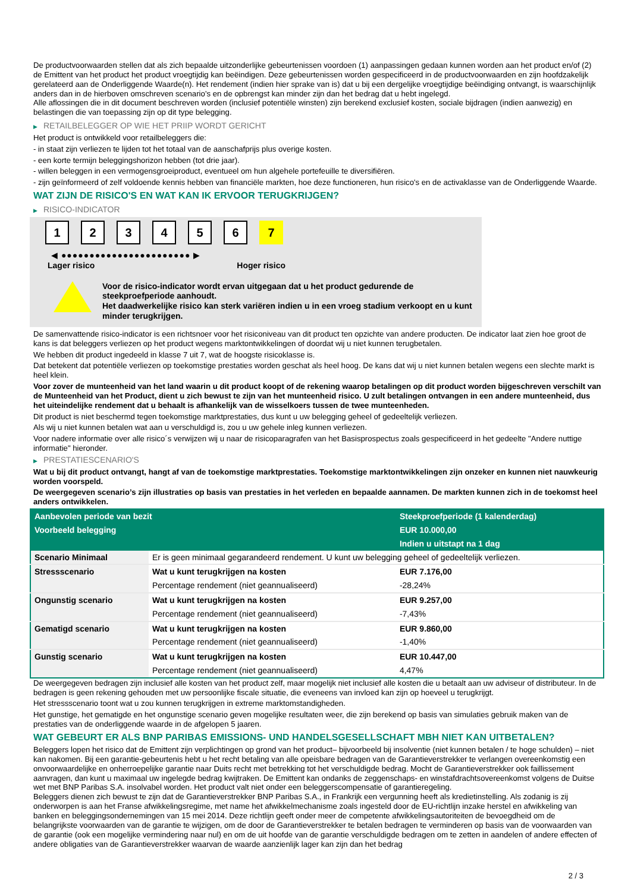De productvoorwaarden stellen dat als zich bepaalde uitzonderlijke gebeurtenissen voordoen (1) aanpassingen gedaan kunnen worden aan het product en/of (2) de Emittent van het product het product vroegtijdig kan beëindigen. Deze gebeurtenissen worden gespecificeerd in de productvoorwaarden en zijn hoofdzakelijk gerelateerd aan de Onderliggende Waarde(n). Het rendement (indien hier sprake van is) dat u bij een dergelijke vroegtijdige beëindiging ontvangt, is waarschijnlijk anders dan in de hierboven omschreven scenario’s en de opbrengst kan minder zijn dan het bedrag dat u hebt ingelegd.
Alle aflossingen die in dit document beschreven worden (inclusief potentiële winsten) zijn berekend exclusief kosten, sociale bijdragen (indien aanwezig) en belastingen die van toepassing zijn op dit type belegging.
▶ RETAILBELEGGER OP WIE HET PRIIP WORDT GERICHT
Het product is ontwikkeld voor retailbeleggers die:
- in staat zijn verliezen te lijden tot het totaal van de aanschafprijs plus overige kosten.
- een korte termijn beleggingshorizon hebben (tot drie jaar).
- willen beleggen in een vermogensgroeiproduct, eventueel om hun algehele portefeuille te diversifiëren.
- zijn geïnformeerd of zelf voldoende kennis hebben van financiële markten, hoe deze functioneren, hun risico's en de activaklasse van de Onderliggende Waarde.
WAT ZIJN DE RISICO'S EN WAT KAN IK ERVOOR TERUGKRIJGEN?
▶ RISICO-INDICATOR
1 2 3 4 5 6 7
◀ ●●●●●●●●●●●●●●●●●●●●●●● ▶
Lager risico Hoger risico
Voor de risico-indicator wordt ervan uitgegaan dat u het product gedurende de steekproefperiode aanhoudt.
Het daadwerkelijke risico kan sterk variëren indien u in een vroeg stadium verkoopt en u kunt minder terugkrijgen.
De samenvattende risico-indicator is een richtsnoer voor het risiconiveau van dit product ten opzichte van andere producten. De indicator laat zien hoe groot de kans is dat beleggers verliezen op het product wegens marktontwikkelingen of doordat wij u niet kunnen terugbetalen.
We hebben dit product ingedeeld in klasse 7 uit 7, wat de hoogste risicoklasse is.
Dat betekent dat potentiële verliezen op toekomstige prestaties worden geschat als heel hoog. De kans dat wij u niet kunnen betalen wegens een slechte markt is heel klein.
Voor zover de munteenheid van het land waarin u dit product koopt of de rekening waarop betalingen op dit product worden bijgeschreven verschilt van de Munteenheid van het Product, dient u zich bewust te zijn van het munteenheid risico. U zult betalingen ontvangen in een andere munteenheid, dus het uiteindelijke rendement dat u behaalt is afhankelijk van de wisselkoers tussen de twee munteenheden.
Dit product is niet beschermd tegen toekomstige marktprestaties, dus kunt u uw belegging geheel of gedeeltelijk verliezen.
Als wij u niet kunnen betalen wat aan u verschuldigd is, zou u uw gehele inleg kunnen verliezen.
Voor nadere informatie over alle risico´s verwijzen wij u naar de risicoparagrafen van het Basisprospectus zoals gespecificeerd in het gedeelte "Andere nuttige informatie" hieronder.
▶ PRESTATIESCENARIO'S
Wat u bij dit product ontvangt, hangt af van de toekomstige marktprestaties. Toekomstige marktontwikkelingen zijn onzeker en kunnen niet nauwkeurig worden voorspeld.
De weergegeven scenario’s zijn illustraties op basis van prestaties in het verleden en bepaalde aannamen. De markten kunnen zich in de toekomst heel anders ontwikkelen.
| Aanbevolen periode van bezit | | Steekproefperiode (1 kalenderdag) |
| --- | --- | --- |
| Voorbeeld belegging | | EUR 10.000,00 |
| | | Indien u uitstapt na 1 dag |
| Scenario Minimaal | Er is geen minimaal gegarandeerd rendement. U kunt uw belegging geheel of gedeeltelijk verliezen. | |
| Stressscenario | Wat u kunt terugkrijgen na kosten | EUR 7.176,00 |
| | Percentage rendement (niet geannualiseerd) | -28,24% |
| Ongunstig scenario | Wat u kunt terugkrijgen na kosten | EUR 9.257,00 |
| | Percentage rendement (niet geannualiseerd) | -7,43% |
| Gematigd scenario | Wat u kunt terugkrijgen na kosten | EUR 9.860,00 |
| | Percentage rendement (niet geannualiseerd) | -1,40% |
| Gunstig scenario | Wat u kunt terugkrijgen na kosten | EUR 10.447,00 |
| | Percentage rendement (niet geannualiseerd) | 4,47% |
De weergegeven bedragen zijn inclusief alle kosten van het product zelf, maar mogelijk niet inclusief alle kosten die u betaalt aan uw adviseur of distributeur. In de bedragen is geen rekening gehouden met uw persoonlijke fiscale situatie, die eveneens van invloed kan zijn op hoeveel u terugkrijgt.
Het stressscenario toont wat u zou kunnen terugkrijgen in extreme marktomstandigheden.
Het gunstige, het gematigde en het ongunstige scenario geven mogelijke resultaten weer, die zijn berekend op basis van simulaties gebruik maken van de prestaties van de onderliggende waarde in de afgelopen 5 jaaren.
WAT GEBEURT ER ALS BNP PARIBAS EMISSIONS- UND HANDELSGESELLSCHAFT MBH NIET KAN UITBETALEN?
Beleggers lopen het risico dat de Emittent zijn verplichtingen op grond van het product– bijvoorbeeld bij insolventie (niet kunnen betalen / te hoge schulden) – niet kan nakomen. Bij een garantie-gebeurtenis hebt u het recht betaling van alle opeisbare bedragen van de Garantieverstrekker te verlangen overeenkomstig een onvoorwaardelijke en onherroepelijke garantie naar Duits recht met betrekking tot het verschuldigde bedrag. Mocht de Garantieverstrekker ook faillissement aanvragen, dan kunt u maximaal uw ingelegde bedrag kwijtraken. De Emittent kan ondanks de zeggenschaps- en winstafdrachtsovereenkomst volgens de Duitse wet met BNP Paribas S.A. insolvabel worden. Het product valt niet onder een beleggerscompensatie of garantieregeling.
Beleggers dienen zich bewust te zijn dat de Garantieverstrekker BNP Paribas S.A., in Frankrijk een vergunning heeft als kredietinstelling. Als zodanig is zij onderworpen is aan het Franse afwikkelingsregime, met name het afwikkelmechanisme zoals ingesteld door de EU-richtlijn inzake herstel en afwikkeling van banken en beleggingsondernemingen van 15 mei 2014. Deze richtlijn geeft onder meer de competente afwikkelingsautoriteiten de bevoegdheid om de belangrijkste voorwaarden van de garantie te wijzigen, om de door de Garantieverstrekker te betalen bedragen te verminderen op basis van de voorwaarden van de garantie (ook een mogelijke vermindering naar nul) en om de uit hoofde van de garantie verschuldigde bedragen om te zetten in aandelen of andere effecten of andere obligaties van de Garantieverstrekker waarvan de waarde aanzienlijk lager kan zijn dan het bedrag
2 / 3